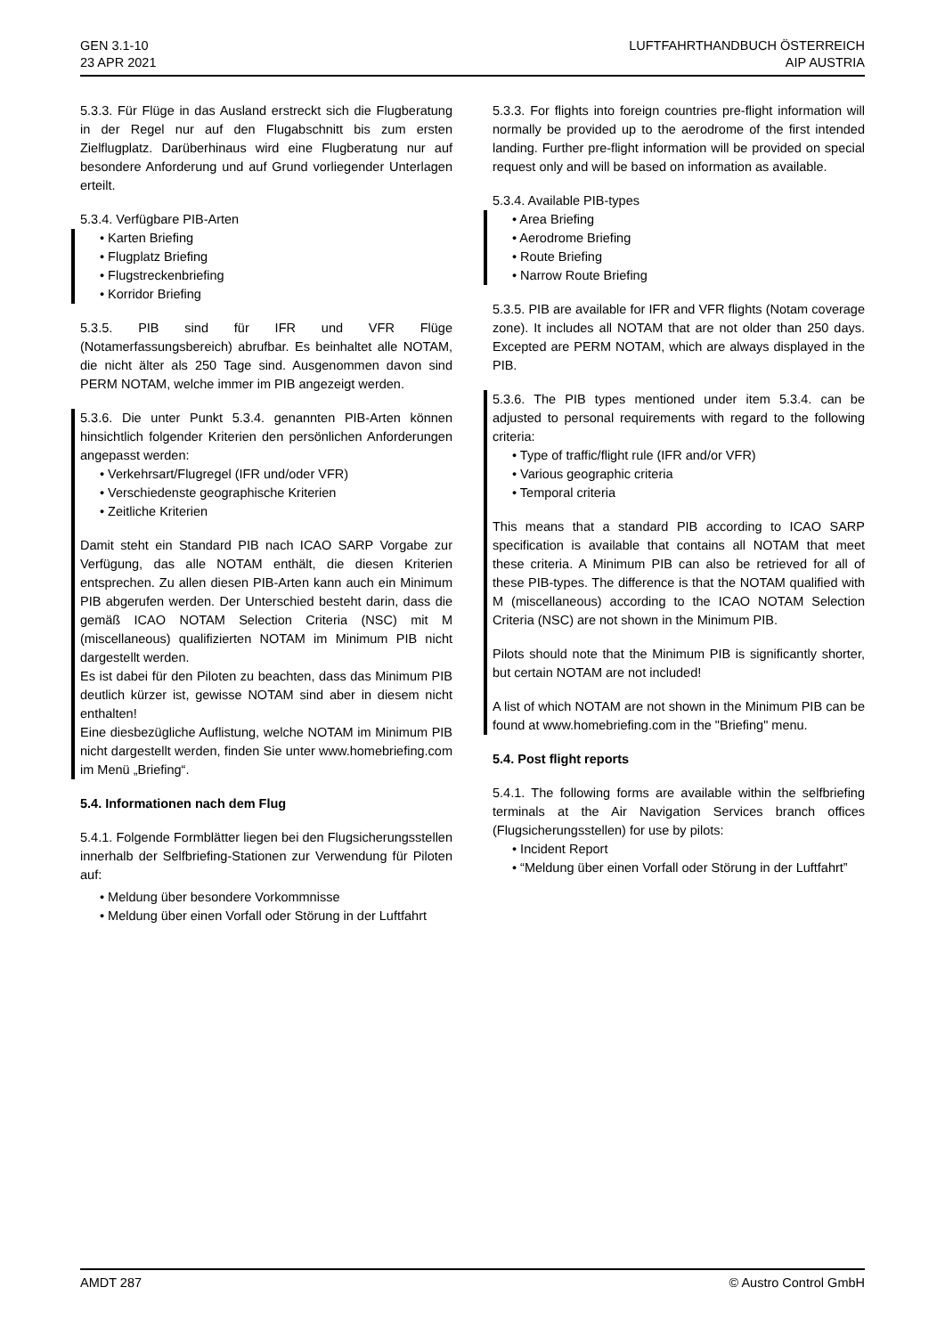GEN 3.1-10
23 APR 2021
LUFTFAHRTHANDBUCH ÖSTERREICH
AIP AUSTRIA
5.3.3. Für Flüge in das Ausland erstreckt sich die Flugberatung in der Regel nur auf den Flugabschnitt bis zum ersten Zielflugplatz. Darüberhinaus wird eine Flugberatung nur auf besondere Anforderung und auf Grund vorliegender Unterlagen erteilt.
5.3.4. Verfügbare PIB-Arten
• Karten Briefing
• Flugplatz Briefing
• Flugstreckenbriefing
• Korridor Briefing
5.3.5. PIB sind für IFR und VFR Flüge (Notamerfassungsbereich) abrufbar. Es beinhaltet alle NOTAM, die nicht älter als 250 Tage sind. Ausgenommen davon sind PERM NOTAM, welche immer im PIB angezeigt werden.
5.3.6. Die unter Punkt 5.3.4. genannten PIB-Arten können hinsichtlich folgender Kriterien den persönlichen Anforderungen angepasst werden:
• Verkehrsart/Flugregel (IFR und/oder VFR)
• Verschiedenste geographische Kriterien
• Zeitliche Kriterien
Damit steht ein Standard PIB nach ICAO SARP Vorgabe zur Verfügung, das alle NOTAM enthält, die diesen Kriterien entsprechen. Zu allen diesen PIB-Arten kann auch ein Minimum PIB abgerufen werden. Der Unterschied besteht darin, dass die gemäß ICAO NOTAM Selection Criteria (NSC) mit M (miscellaneous) qualifizierten NOTAM im Minimum PIB nicht dargestellt werden.
Es ist dabei für den Piloten zu beachten, dass das Minimum PIB deutlich kürzer ist, gewisse NOTAM sind aber in diesem nicht enthalten!
Eine diesbezügliche Auflistung, welche NOTAM im Minimum PIB nicht dargestellt werden, finden Sie unter www.homebriefing.com im Menü „Briefing“.
5.4. Informationen nach dem Flug
5.4.1. Folgende Formblätter liegen bei den Flugsicherungsstellen innerhalb der Selfbriefing-Stationen zur Verwendung für Piloten auf:
• Meldung über besondere Vorkommnisse
• Meldung über einen Vorfall oder Störung in der Luftfahrt
5.3.3. For flights into foreign countries pre-flight information will normally be provided up to the aerodrome of the first intended landing. Further pre-flight information will be provided on special request only and will be based on information as available.
5.3.4. Available PIB-types
• Area Briefing
• Aerodrome Briefing
• Route Briefing
• Narrow Route Briefing
5.3.5. PIB are available for IFR and VFR flights (Notam coverage zone). It includes all NOTAM that are not older than 250 days. Excepted are PERM NOTAM, which are always displayed in the PIB.
5.3.6. The PIB types mentioned under item 5.3.4. can be adjusted to personal requirements with regard to the following criteria:
• Type of traffic/flight rule (IFR and/or VFR)
• Various geographic criteria
• Temporal criteria
This means that a standard PIB according to ICAO SARP specification is available that contains all NOTAM that meet these criteria. A Minimum PIB can also be retrieved for all of these PIB-types. The difference is that the NOTAM qualified with M (miscellaneous) according to the ICAO NOTAM Selection Criteria (NSC) are not shown in the Minimum PIB.
Pilots should note that the Minimum PIB is significantly shorter, but certain NOTAM are not included!
A list of which NOTAM are not shown in the Minimum PIB can be found at www.homebriefing.com in the "Briefing" menu.
5.4. Post flight reports
5.4.1. The following forms are available within the selfbriefing terminals at the Air Navigation Services branch offices (Flugsicherungsstellen) for use by pilots:
• Incident Report
• “Meldung über einen Vorfall oder Störung in der Luftfahrt”
AMDT 287 © Austro Control GmbH